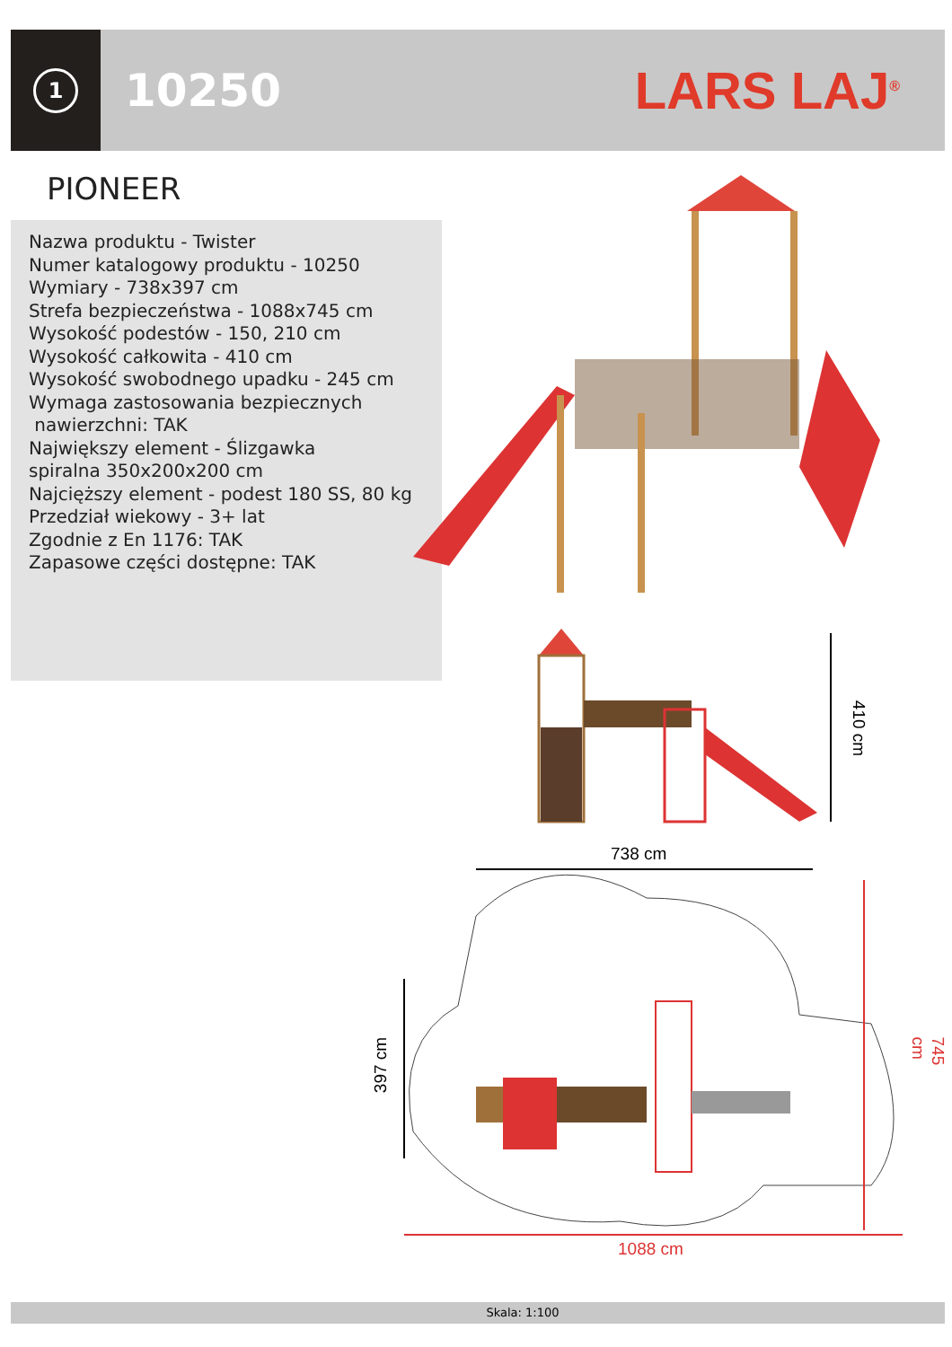1
10250
LARS LAJ<sup>®</sup>
PIONEER
Nazwa produktu - Twister
Numer katalogowy produktu - 10250
Wymiary - 738x397 cm
Strefa bezpieczeństwa - 1088x745 cm
Wysokość podestów - 150, 210 cm
Wysokość całkowita - 410 cm
Wysokość swobodnego upadku - 245 cm
Wymaga zastosowania bezpiecznych
nawierzchni: TAK
Największy element - Ślizgawka
spiralna 350x200x200 cm
Najcięższy element - podest 180 SS, 80 kg
Przedział wiekowy - 3+ lat
Zgodnie z En 1176: TAK
Zapasowe części dostępne: TAK
410 cm
738 cm
397 cm
745 cm
1088 cm
Skala: 1:100